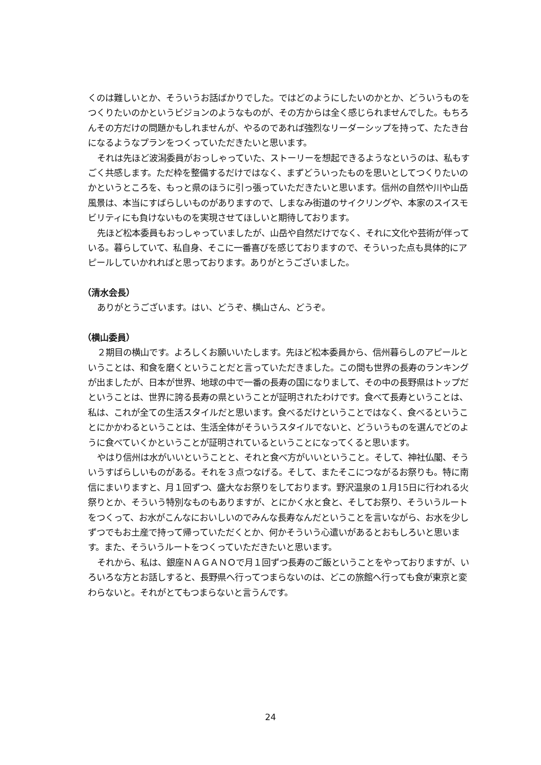くのは難しいとか、そういうお話ばかりでした。ではどのようにしたいのかとか、どういうものをつくりたいのかというビジョンのようなものが、その方からは全く感じられませんでした。もちろんその方だけの問題かもしれませんが、やるのであれば強烈なリーダーシップを持って、たたき台になるようなプランをつくっていただきたいと思います。
それは先ほど波潟委員がおっしゃっていた、ストーリーを想起できるようなというのは、私もすごく共感します。ただ枠を整備するだけではなく、まずどういったものを思いとしてつくりたいのかというところを、もっと県のほうに引っ張っていただきたいと思います。信州の自然や川や山岳風景は、本当にすばらしいものがありますので、しまなみ街道のサイクリングや、本家のスイスモビリティにも負けないものを実現させてほしいと期待しております。
先ほど松本委員もおっしゃっていましたが、山岳や自然だけでなく、それに文化や芸術が伴っている。暮らしていて、私自身、そこに一番喜びを感じておりますので、そういった点も具体的にアピールしていかれればと思っております。ありがとうございました。
（清水会長）
ありがとうございます。はい、どうぞ、横山さん、どうぞ。
（横山委員）
２期目の横山です。よろしくお願いいたします。先ほど松本委員から、信州暮らしのアピールということは、和食を磨くということだと言っていただきました。この間も世界の長寿のランキングが出ましたが、日本が世界、地球の中で一番の長寿の国になりまして、その中の長野県はトップだということは、世界に誇る長寿の県ということが証明されたわけです。食べて長寿ということは、私は、これが全ての生活スタイルだと思います。食べるだけということではなく、食べるということにかかわるということは、生活全体がそういうスタイルでないと、どういうものを選んでどのように食べていくかということが証明されているということになってくると思います。
やはり信州は水がいいということと、それと食べ方がいいということ。そして、神社仏閣、そういうすばらしいものがある。それを３点つなげる。そして、またそこにつながるお祭りも。特に南信にまいりますと、月１回ずつ、盛大なお祭りをしております。野沢温泉の１月15日に行われる火祭りとか、そういう特別なものもありますが、とにかく水と食と、そしてお祭り、そういうルートをつくって、お水がこんなにおいしいのでみんな長寿なんだということを言いながら、お水を少しずつでもお土産で持って帰っていただくとか、何かそういう心遣いがあるとおもしろいと思います。また、そういうルートをつくっていただきたいと思います。
それから、私は、銀座ＮＡＧＡＮＯで月１回ずつ長寿のご飯ということをやっておりますが、いろいろな方とお話しすると、長野県へ行ってつまらないのは、どこの旅館へ行っても食が東京と変わらないと。それがとてもつまらないと言うんです。
24